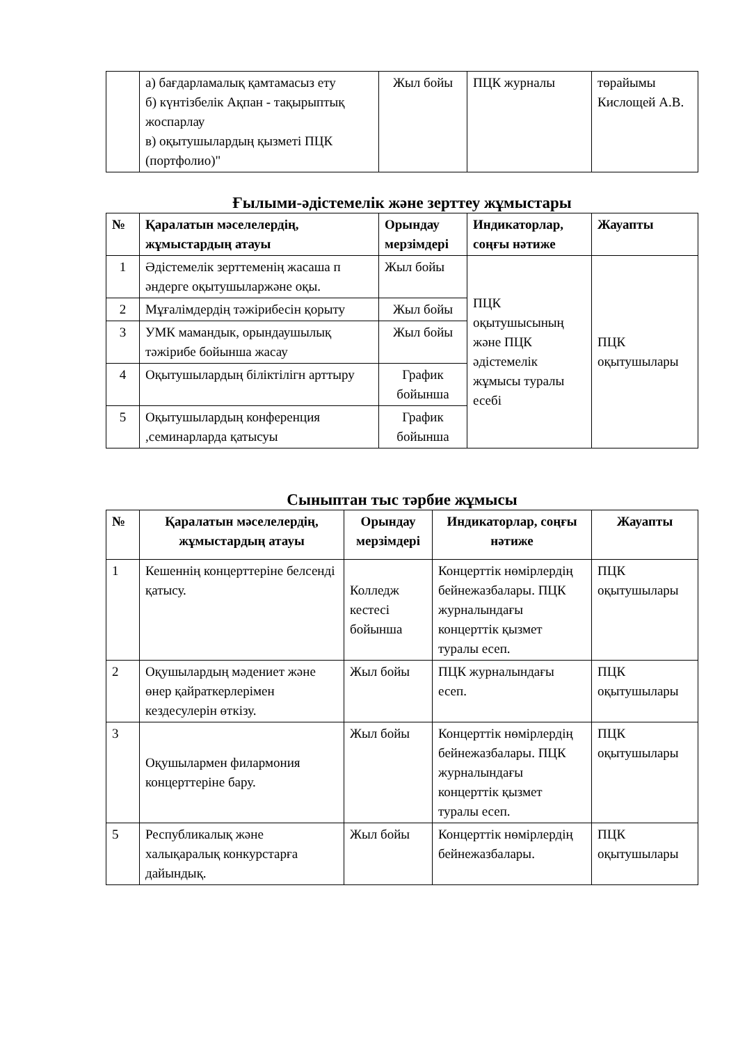| | а) бағдарламалық қамтамасыз ету б) күнтізбелік Ақпан - тақырыптық жоспарлау в) оқытушылардың қызметі ПЦК (портфолио)" | Жыл бойы | ПЦК журналы | төрайымы Кислощей А.В. |
Ғылыми-әдістемелік және зерттеу жұмыстары
| № | Қаралатын мәселелердің, жұмыстардың атауы | Орындау мерзімдері | Индикаторлар, соңғы нәтиже | Жауапты |
| --- | --- | --- | --- | --- |
| 1 | Әдістемелік зерттеменің жасаша п әндерге оқытушыларжәне оқы. | Жыл бойы | ПЦК оқытушысының және ПЦК әдістемелік жұмысы туралы есебі | ПЦК оқытушылары |
| 2 | Мұғалімдердің тәжірибесін қорыту | Жыл бойы | | |
| 3 | УМК мамандык, орындаушылық тәжірибе бойынша жасау | Жыл бойы | | |
| 4 | Оқытушылардың біліктілігн арттыру | График бойынша | | |
| 5 | Оқытушылардың конференция ,семинарларда қатысуы | График бойынша | | |
Сыныптан тыс тәрбие жұмысы
| № | Қаралатын мәселелердің, жұмыстардың атауы | Орындау мерзімдері | Индикаторлар, соңғы нәтиже | Жауапты |
| --- | --- | --- | --- | --- |
| 1 | Кешеннің концерттеріне белсенді қатысу. | Колледж кестесі бойынша | Концерттік нөмірлердің бейнежазбалары. ПЦК журналындағы концерттік қызмет туралы есеп. | ПЦК оқытушылары |
| 2 | Оқушылардың мәдениет және өнер қайраткерлерімен кездесулерін өткізу. | Жыл бойы | ПЦК журналындағы есеп. | ПЦК оқытушылары |
| 3 | Оқушылармен филармония концерттеріне бару. | Жыл бойы | Концерттік нөмірлердің бейнежазбалары. ПЦК журналындағы концерттік қызмет туралы есеп. | ПЦК оқытушылары |
| 5 | Республикалық және халықаралық конкурстарға дайындық. | Жыл бойы | Концерттік нөмірлердің бейнежазбалары. | ПЦК оқытушылары |